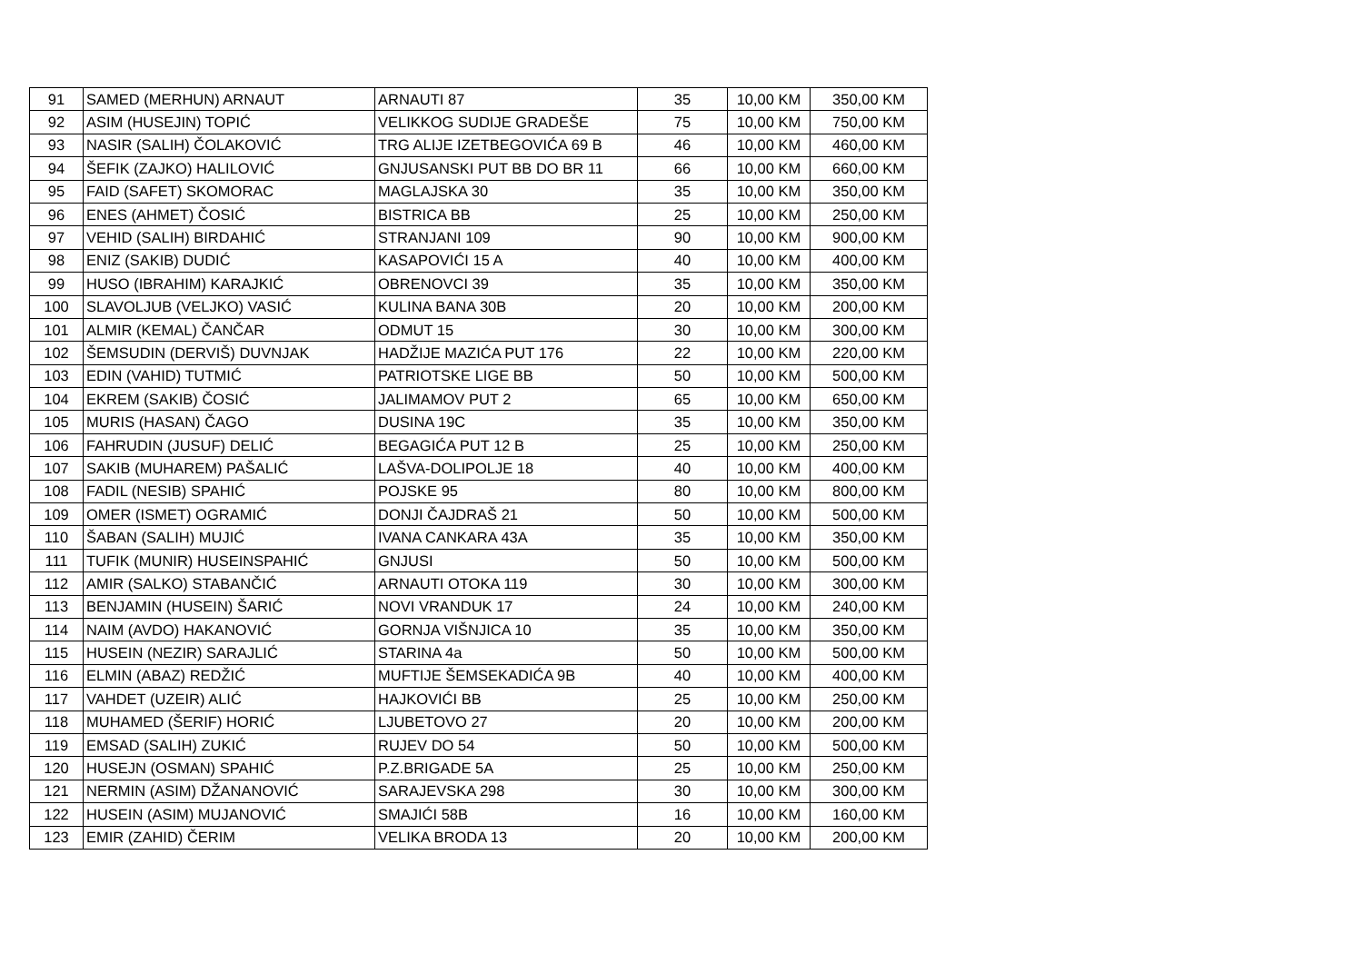| 91 | SAMED (MERHUN) ARNAUT | ARNAUTI 87 | 35 | 10,00 KM | 350,00 KM |
| 92 | ASIM (HUSEJIN) TOPIĆ | VELIKKOG SUDIJE GRADEŠE | 75 | 10,00 KM | 750,00 KM |
| 93 | NASIR (SALIH) ČOLAKOVIĆ | TRG ALIJE IZETBEGOVIĆA 69 B | 46 | 10,00 KM | 460,00 KM |
| 94 | ŠEFIK (ZAJKO) HALILOVIĆ | GNJUSANSKI PUT BB DO BR 11 | 66 | 10,00 KM | 660,00 KM |
| 95 | FAID (SAFET) SKOMORAC | MAGLAJSKA 30 | 35 | 10,00 KM | 350,00 KM |
| 96 | ENES (AHMET) ČOSIĆ | BISTRICA BB | 25 | 10,00 KM | 250,00 KM |
| 97 | VEHID (SALIH) BIRDAHIĆ | STRANJANI 109 | 90 | 10,00 KM | 900,00 KM |
| 98 | ENIZ (SAKIB) DUDIĆ | KASAPOVIĆI 15 A | 40 | 10,00 KM | 400,00 KM |
| 99 | HUSO (IBRAHIM) KARAJKIĆ | OBRENOVCI 39 | 35 | 10,00 KM | 350,00 KM |
| 100 | SLAVOLJUB (VELJKO) VASIĆ | KULINA BANA 30B | 20 | 10,00 KM | 200,00 KM |
| 101 | ALMIR (KEMAL) ČANČAR | ODMUT 15 | 30 | 10,00 KM | 300,00 KM |
| 102 | ŠEMSUDIN (DERVIŠ) DUVNJAK | HADŽIJE MAZIĆA PUT 176 | 22 | 10,00 KM | 220,00 KM |
| 103 | EDIN (VAHID) TUTMIĆ | PATRIOTSKE LIGE BB | 50 | 10,00 KM | 500,00 KM |
| 104 | EKREM (SAKIB) ČOSIĆ | JALIMAMOV PUT 2 | 65 | 10,00 KM | 650,00 KM |
| 105 | MURIS (HASAN) ČAGO | DUSINA 19C | 35 | 10,00 KM | 350,00 KM |
| 106 | FAHRUDIN (JUSUF) DELIĆ | BEGAGIĆA PUT 12 B | 25 | 10,00 KM | 250,00 KM |
| 107 | SAKIB (MUHAREM) PAŠALIĆ | LAŠVA-DOLIPOLJE 18 | 40 | 10,00 KM | 400,00 KM |
| 108 | FADIL (NESIB) SPAHIĆ | POJSKE 95 | 80 | 10,00 KM | 800,00 KM |
| 109 | OMER (ISMET) OGRAMIĆ | DONJI ČAJDRAŠ 21 | 50 | 10,00 KM | 500,00 KM |
| 110 | ŠABAN (SALIH) MUJIĆ | IVANA CANKARA 43A | 35 | 10,00 KM | 350,00 KM |
| 111 | TUFIK (MUNIR) HUSEINSPAHIĆ | GNJUSI | 50 | 10,00 KM | 500,00 KM |
| 112 | AMIR (SALKO) STABANČIĆ | ARNAUTI OTOKA 119 | 30 | 10,00 KM | 300,00 KM |
| 113 | BENJAMIN (HUSEIN) ŠARIĆ | NOVI VRANDUK 17 | 24 | 10,00 KM | 240,00 KM |
| 114 | NAIM (AVDO) HAKANOVIĆ | GORNJA VIŠNJICA 10 | 35 | 10,00 KM | 350,00 KM |
| 115 | HUSEIN (NEZIR) SARAJLIĆ | STARINA 4a | 50 | 10,00 KM | 500,00 KM |
| 116 | ELMIN (ABAZ) REDŽIĆ | MUFTIJE ŠEMSEKADIĆA 9B | 40 | 10,00 KM | 400,00 KM |
| 117 | VAHDET (UZEIR) ALIĆ | HAJKOVIĆI BB | 25 | 10,00 KM | 250,00 KM |
| 118 | MUHAMED (ŠERIF) HORIĆ | LJUBETOVO 27 | 20 | 10,00 KM | 200,00 KM |
| 119 | EMSAD (SALIH) ZUKIĆ | RUJEV DO 54 | 50 | 10,00 KM | 500,00 KM |
| 120 | HUSEJN (OSMAN) SPAHIĆ | P.Z.BRIGADE 5A | 25 | 10,00 KM | 250,00 KM |
| 121 | NERMIN (ASIM) DŽANANOVIĆ | SARAJEVSKA 298 | 30 | 10,00 KM | 300,00 KM |
| 122 | HUSEIN (ASIM) MUJANOVIĆ | SMAJIĆI 58B | 16 | 10,00 KM | 160,00 KM |
| 123 | EMIR (ZAHID) ČERIM | VELIKA BRODA 13 | 20 | 10,00 KM | 200,00 KM |